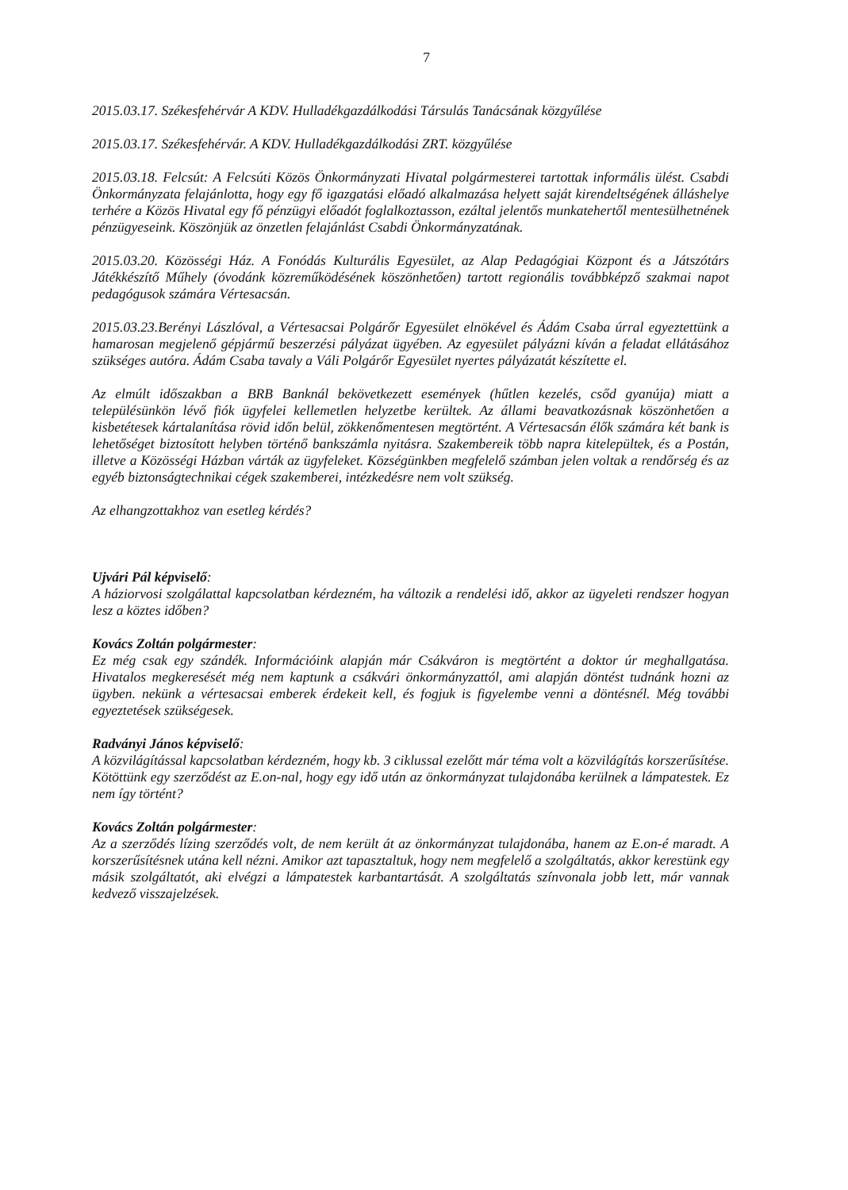7
2015.03.17. Székesfehérvár A KDV. Hulladékgazdálkodási Társulás Tanácsának közgyűlése
2015.03.17. Székesfehérvár. A KDV. Hulladékgazdálkodási ZRT. közgyűlése
2015.03.18. Felcsút: A Felcsúti Közös Önkormányzati Hivatal polgármesterei tartottak informális ülést. Csabdi Önkormányzata felajánlotta, hogy egy fő igazgatási előadó alkalmazása helyett saját kirendeltségének álláshelye terhére a Közös Hivatal egy fő pénzügyi előadót foglalkoztasson, ezáltal jelentős munkatehertől mentesülhetnének pénzügyeseink. Köszönjük az önzetlen felajánlást Csabdi Önkormányzatának.
2015.03.20. Közösségi Ház. A Fonódás Kulturális Egyesület, az Alap Pedagógiai Központ és a Játszótárs Játékkészítő Műhely (óvodánk közreműködésének köszönhetően) tartott regionális továbbképző szakmai napot pedagógusok számára Vértesacsán.
2015.03.23.Berényi Lászlóval, a Vértesacsai Polgárőr Egyesület elnökével és Ádám Csaba úrral egyeztettünk a hamarosan megjelenő gépjármű beszerzési pályázat ügyében. Az egyesület pályázni kíván a feladat ellátásához szükséges autóra. Ádám Csaba tavaly a Váli Polgárőr Egyesület nyertes pályázatát készítette el.
Az elmúlt időszakban a BRB Banknál bekövetkezett események (hűtlen kezelés, csőd gyanúja) miatt a településünkön lévő fiók ügyfelei kellemetlen helyzetbe kerültek. Az állami beavatkozásnak köszönhetően a kisbetétesek kártalanítása rövid időn belül, zökkenőmentesen megtörtént. A Vértesacsán élők számára két bank is lehetőséget biztosított helyben történő bankszámla nyitásra. Szakembereik több napra kitelepültek, és a Postán, illetve a Közösségi Házban várták az ügyfeleket. Községünkben megfelelő számban jelen voltak a rendőrség és az egyéb biztonságtechnikai cégek szakemberei, intézkedésre nem volt szükség.
Az elhangzottakhoz van esetleg kérdés?
Ujvári Pál képviselő:
A háziorvosi szolgálattal kapcsolatban kérdezném, ha változik a rendelési idő, akkor az ügyeleti rendszer hogyan lesz a köztes időben?
Kovács Zoltán polgármester:
Ez még csak egy szándék. Információink alapján már Csákváron is megtörtént a doktor úr meghallgatása. Hivatalos megkeresését még nem kaptunk a csákvári önkormányzattól, ami alapján döntést tudnánk hozni az ügyben. nekünk a vértesacsai emberek érdekeit kell, és fogjuk is figyelembe venni a döntésnél. Még további egyeztetések szükségesek.
Radványi János képviselő:
A közvilágítással kapcsolatban kérdezném, hogy kb. 3 ciklussal ezelőtt már téma volt a közvilágítás korszerűsítése. Kötöttünk egy szerződést az E.on-nal, hogy egy idő után az önkormányzat tulajdonába kerülnek a lámpatestek. Ez nem így történt?
Kovács Zoltán polgármester:
Az a szerződés lízing szerződés volt, de nem került át az önkormányzat tulajdonába, hanem az E.on-é maradt. A korszerűsítésnek utána kell nézni. Amikor azt tapasztaltuk, hogy nem megfelelő a szolgáltatás, akkor kerestünk egy másik szolgáltatót, aki elvégzi a lámpatestek karbantartását. A szolgáltatás színvonala jobb lett, már vannak kedvező visszajelzések.